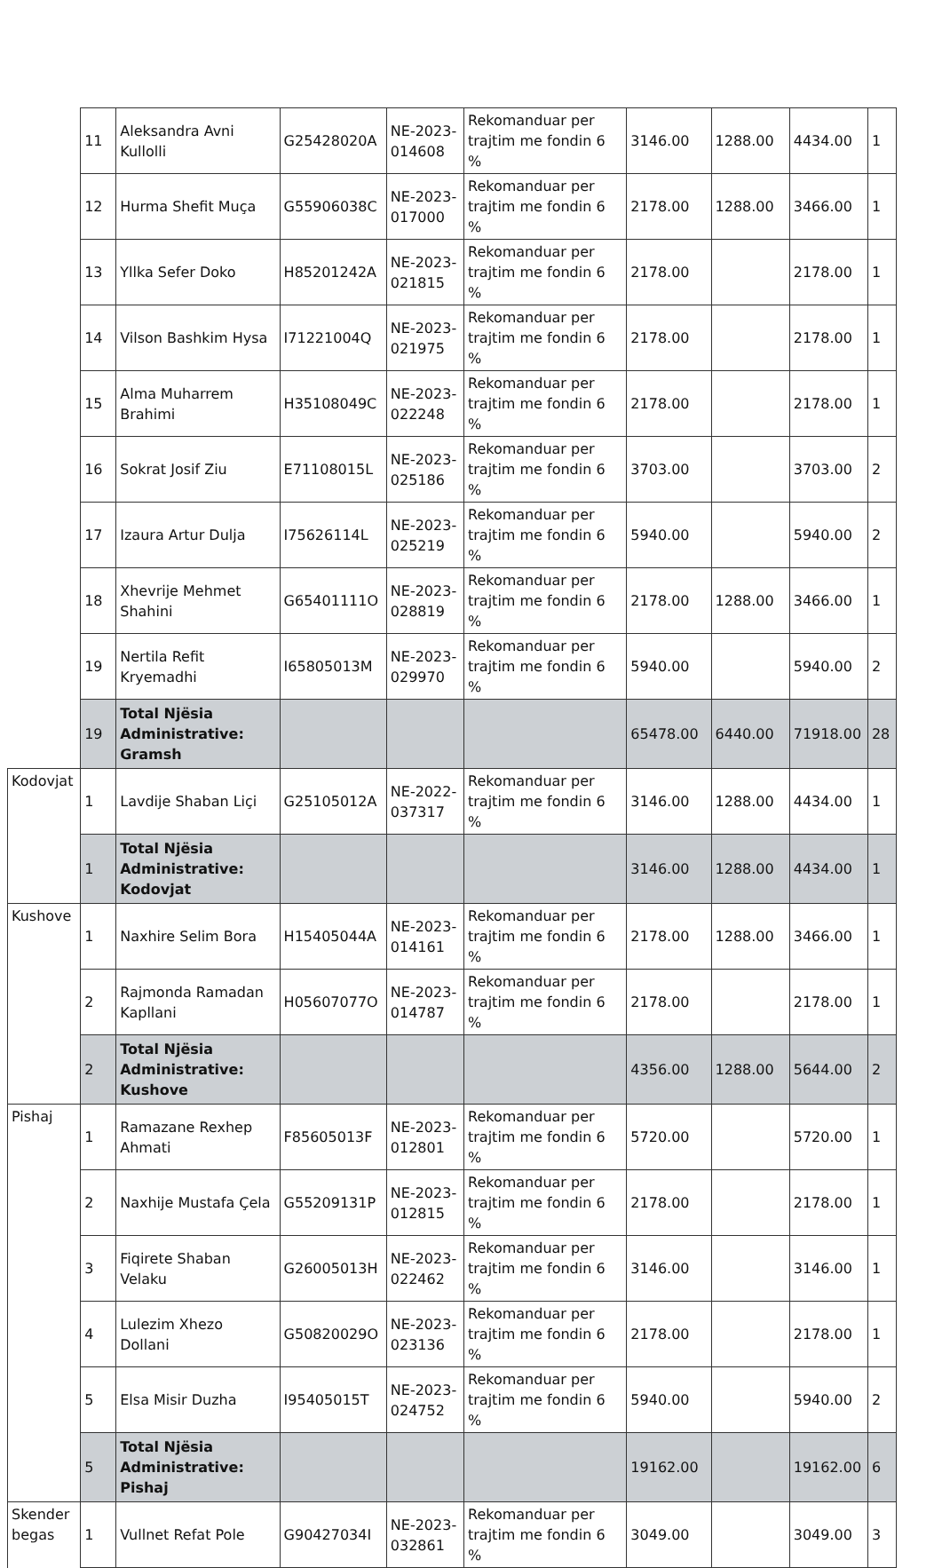| | 11 | Aleksandra Avni Kullolli | G25428020A | NE-2023-014608 | Rekomanduar per trajtim me fondin 6 % | 3146.00 | 1288.00 | 4434.00 | 1 |
| | 12 | Hurma Shefit Muça | G55906038C | NE-2023-017000 | Rekomanduar per trajtim me fondin 6 % | 2178.00 | 1288.00 | 3466.00 | 1 |
| | 13 | Yllka Sefer Doko | H85201242A | NE-2023-021815 | Rekomanduar per trajtim me fondin 6 % | 2178.00 | | 2178.00 | 1 |
| | 14 | Vilson Bashkim Hysa | I71221004Q | NE-2023-021975 | Rekomanduar per trajtim me fondin 6 % | 2178.00 | | 2178.00 | 1 |
| | 15 | Alma Muharrem Brahimi | H35108049C | NE-2023-022248 | Rekomanduar per trajtim me fondin 6 % | 2178.00 | | 2178.00 | 1 |
| | 16 | Sokrat Josif Ziu | E71108015L | NE-2023-025186 | Rekomanduar per trajtim me fondin 6 % | 3703.00 | | 3703.00 | 2 |
| | 17 | Izaura Artur Dulja | I75626114L | NE-2023-025219 | Rekomanduar per trajtim me fondin 6 % | 5940.00 | | 5940.00 | 2 |
| | 18 | Xhevrije Mehmet Shahini | G65401111O | NE-2023-028819 | Rekomanduar per trajtim me fondin 6 % | 2178.00 | 1288.00 | 3466.00 | 1 |
| | 19 | Nertila Refit Kryemadhi | I65805013M | NE-2023-029970 | Rekomanduar per trajtim me fondin 6 % | 5940.00 | | 5940.00 | 2 |
| | 19 | Total Njësia Administrative: Gramsh | | | | 65478.00 | 6440.00 | 71918.00 | 28 |
| Kodovjat | 1 | Lavdije Shaban Liçi | G25105012A | NE-2022-037317 | Rekomanduar per trajtim me fondin 6 % | 3146.00 | 1288.00 | 4434.00 | 1 |
| | 1 | Total Njësia Administrative: Kodovjat | | | | 3146.00 | 1288.00 | 4434.00 | 1 |
| Kushove | 1 | Naxhire Selim Bora | H15405044A | NE-2023-014161 | Rekomanduar per trajtim me fondin 6 % | 2178.00 | 1288.00 | 3466.00 | 1 |
| | 2 | Rajmonda Ramadan Kapllani | H05607077O | NE-2023-014787 | Rekomanduar per trajtim me fondin 6 % | 2178.00 | | 2178.00 | 1 |
| | 2 | Total Njësia Administrative: Kushove | | | | 4356.00 | 1288.00 | 5644.00 | 2 |
| Pishaj | 1 | Ramazane Rexhep Ahmati | F85605013F | NE-2023-012801 | Rekomanduar per trajtim me fondin 6 % | 5720.00 | | 5720.00 | 1 |
| | 2 | Naxhije Mustafa Çela | G55209131P | NE-2023-012815 | Rekomanduar per trajtim me fondin 6 % | 2178.00 | | 2178.00 | 1 |
| | 3 | Fiqirete Shaban Velaku | G26005013H | NE-2023-022462 | Rekomanduar per trajtim me fondin 6 % | 3146.00 | | 3146.00 | 1 |
| | 4 | Lulezim Xhezo Dollani | G50820029O | NE-2023-023136 | Rekomanduar per trajtim me fondin 6 % | 2178.00 | | 2178.00 | 1 |
| | 5 | Elsa Misir Duzha | I95405015T | NE-2023-024752 | Rekomanduar per trajtim me fondin 6 % | 5940.00 | | 5940.00 | 2 |
| | 5 | Total Njësia Administrative: Pishaj | | | | 19162.00 | | 19162.00 | 6 |
| Skender begas | 1 | Vullnet Refat Pole | G90427034I | NE-2023-032861 | Rekomanduar per trajtim me fondin 6 % | 3049.00 | | 3049.00 | 3 |